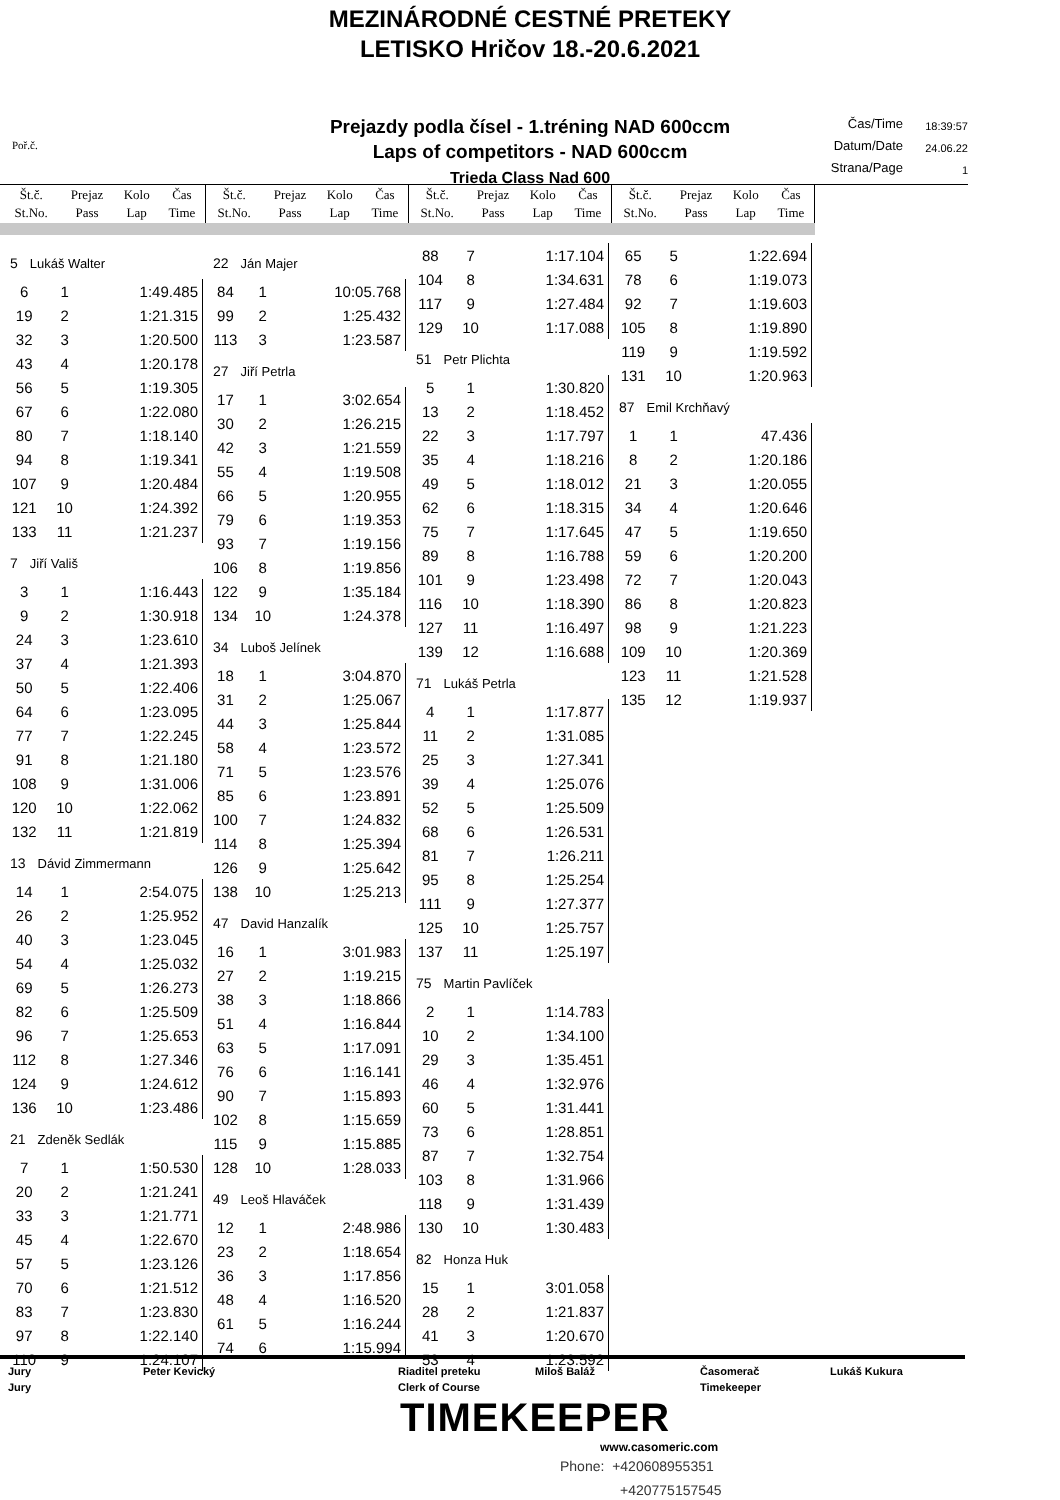MEZINÁRODNÉ CESTNÉ PRETEKY
LETISKO Hričov 18.-20.6.2021
Poř.č.
Prejazdy podla čísel - 1.tréning NAD 600ccm
Laps of competitors - NAD 600ccm
Trieda Class Nad 600
Čas/Time 18:39:57
Datum/Date 24.06.22
Strana/Page 1
| Št.č. St.No. | Prejaz Pass | Kolo Lap | Čas Time |
| --- | --- | --- | --- |
| Št.č. St.No. | Prejaz Pass | Kolo Lap | Čas Time |
| --- | --- | --- | --- |
| Št.č. St.No. | Prejaz Pass | Kolo Lap | Čas Time |
| --- | --- | --- | --- |
| Št.č. St.No. | Prejaz Pass | Kolo Lap | Čas Time |
| --- | --- | --- | --- |
| 5 Lukáš Walter | | |
| 6 | 1 | 1:49.485 |
| 19 | 2 | 1:21.315 |
| 32 | 3 | 1:20.500 |
| 43 | 4 | 1:20.178 |
| 56 | 5 | 1:19.305 |
| 67 | 6 | 1:22.080 |
| 80 | 7 | 1:18.140 |
| 94 | 8 | 1:19.341 |
| 107 | 9 | 1:20.484 |
| 121 | 10 | 1:24.392 |
| 133 | 11 | 1:21.237 |
| 7 Jiří Vališ | | |
| 3 | 1 | 1:16.443 |
| 9 | 2 | 1:30.918 |
| 24 | 3 | 1:23.610 |
| 37 | 4 | 1:21.393 |
| 50 | 5 | 1:22.406 |
| 64 | 6 | 1:23.095 |
| 77 | 7 | 1:22.245 |
| 91 | 8 | 1:21.180 |
| 108 | 9 | 1:31.006 |
| 120 | 10 | 1:22.062 |
| 132 | 11 | 1:21.819 |
| 13 Dávid Zimmermann | | |
| 14 | 1 | 2:54.075 |
| 26 | 2 | 1:25.952 |
| 40 | 3 | 1:23.045 |
| 54 | 4 | 1:25.032 |
| 69 | 5 | 1:26.273 |
| 82 | 6 | 1:25.509 |
| 96 | 7 | 1:25.653 |
| 112 | 8 | 1:27.346 |
| 124 | 9 | 1:24.612 |
| 136 | 10 | 1:23.486 |
| 21 Zdeněk Sedlák | | |
| 7 | 1 | 1:50.530 |
| 20 | 2 | 1:21.241 |
| 33 | 3 | 1:21.771 |
| 45 | 4 | 1:22.670 |
| 57 | 5 | 1:23.126 |
| 70 | 6 | 1:21.512 |
| 83 | 7 | 1:23.830 |
| 97 | 8 | 1:22.140 |
| 110 | 9 | 1:24.107 |
| 22 Ján Majer | | |
| 84 | 1 | 10:05.768 |
| 99 | 2 | 1:25.432 |
| 113 | 3 | 1:23.587 |
| 27 Jiří Petrla | | |
| 17 | 1 | 3:02.654 |
| 30 | 2 | 1:26.215 |
| 42 | 3 | 1:21.559 |
| 55 | 4 | 1:19.508 |
| 66 | 5 | 1:20.955 |
| 79 | 6 | 1:19.353 |
| 93 | 7 | 1:19.156 |
| 106 | 8 | 1:19.856 |
| 122 | 9 | 1:35.184 |
| 134 | 10 | 1:24.378 |
| 34 Luboš Jelínek | | |
| 18 | 1 | 3:04.870 |
| 31 | 2 | 1:25.067 |
| 44 | 3 | 1:25.844 |
| 58 | 4 | 1:23.572 |
| 71 | 5 | 1:23.576 |
| 85 | 6 | 1:23.891 |
| 100 | 7 | 1:24.832 |
| 114 | 8 | 1:25.394 |
| 126 | 9 | 1:25.642 |
| 138 | 10 | 1:25.213 |
| 47 David Hanzalík | | |
| 16 | 1 | 3:01.983 |
| 27 | 2 | 1:19.215 |
| 38 | 3 | 1:18.866 |
| 51 | 4 | 1:16.844 |
| 63 | 5 | 1:17.091 |
| 76 | 6 | 1:16.141 |
| 90 | 7 | 1:15.893 |
| 102 | 8 | 1:15.659 |
| 115 | 9 | 1:15.885 |
| 128 | 10 | 1:28.033 |
| 49 Leoš Hlaváček | | |
| 12 | 1 | 2:48.986 |
| 23 | 2 | 1:18.654 |
| 36 | 3 | 1:17.856 |
| 48 | 4 | 1:16.520 |
| 61 | 5 | 1:16.244 |
| 74 | 6 | 1:15.994 |
| 88 | 7 | 1:17.104 |
| 104 | 8 | 1:34.631 |
| 117 | 9 | 1:27.484 |
| 129 | 10 | 1:17.088 |
| 51 Petr Plichta | | |
| 5 | 1 | 1:30.820 |
| 13 | 2 | 1:18.452 |
| 22 | 3 | 1:17.797 |
| 35 | 4 | 1:18.216 |
| 49 | 5 | 1:18.012 |
| 62 | 6 | 1:18.315 |
| 75 | 7 | 1:17.645 |
| 89 | 8 | 1:16.788 |
| 101 | 9 | 1:23.498 |
| 116 | 10 | 1:18.390 |
| 127 | 11 | 1:16.497 |
| 139 | 12 | 1:16.688 |
| 71 Lukáš Petrla | | |
| 4 | 1 | 1:17.877 |
| 11 | 2 | 1:31.085 |
| 25 | 3 | 1:27.341 |
| 39 | 4 | 1:25.076 |
| 52 | 5 | 1:25.509 |
| 68 | 6 | 1:26.531 |
| 81 | 7 | 1:26.211 |
| 95 | 8 | 1:25.254 |
| 111 | 9 | 1:27.377 |
| 125 | 10 | 1:25.757 |
| 137 | 11 | 1:25.197 |
| 75 Martin Pavlíček | | |
| 2 | 1 | 1:14.783 |
| 10 | 2 | 1:34.100 |
| 29 | 3 | 1:35.451 |
| 46 | 4 | 1:32.976 |
| 60 | 5 | 1:31.441 |
| 73 | 6 | 1:28.851 |
| 87 | 7 | 1:32.754 |
| 103 | 8 | 1:31.966 |
| 118 | 9 | 1:31.439 |
| 130 | 10 | 1:30.483 |
| 82 Honza Huk | | |
| 15 | 1 | 3:01.058 |
| 28 | 2 | 1:21.837 |
| 41 | 3 | 1:20.670 |
| 53 | 4 | 1:23.592 |
| 65 | 5 | 1:22.694 |
| 78 | 6 | 1:19.073 |
| 92 | 7 | 1:19.603 |
| 105 | 8 | 1:19.890 |
| 119 | 9 | 1:19.592 |
| 131 | 10 | 1:20.963 |
| 87 Emil Krchňavý | | |
| 1 | 1 | 47.436 |
| 8 | 2 | 1:20.186 |
| 21 | 3 | 1:20.055 |
| 34 | 4 | 1:20.646 |
| 47 | 5 | 1:19.650 |
| 59 | 6 | 1:20.200 |
| 72 | 7 | 1:20.043 |
| 86 | 8 | 1:20.823 |
| 98 | 9 | 1:21.223 |
| 109 | 10 | 1:20.369 |
| 123 | 11 | 1:21.528 |
| 135 | 12 | 1:19.937 |
Jury
Jury Peter Kevický Riaditel preteku
Clerk of Course Miloš Baláž Časomerač
Timekeeper Lukáš Kukura
TIMEKEEPER
www.casomeric.com
Phone: +420608955351
+420775157545